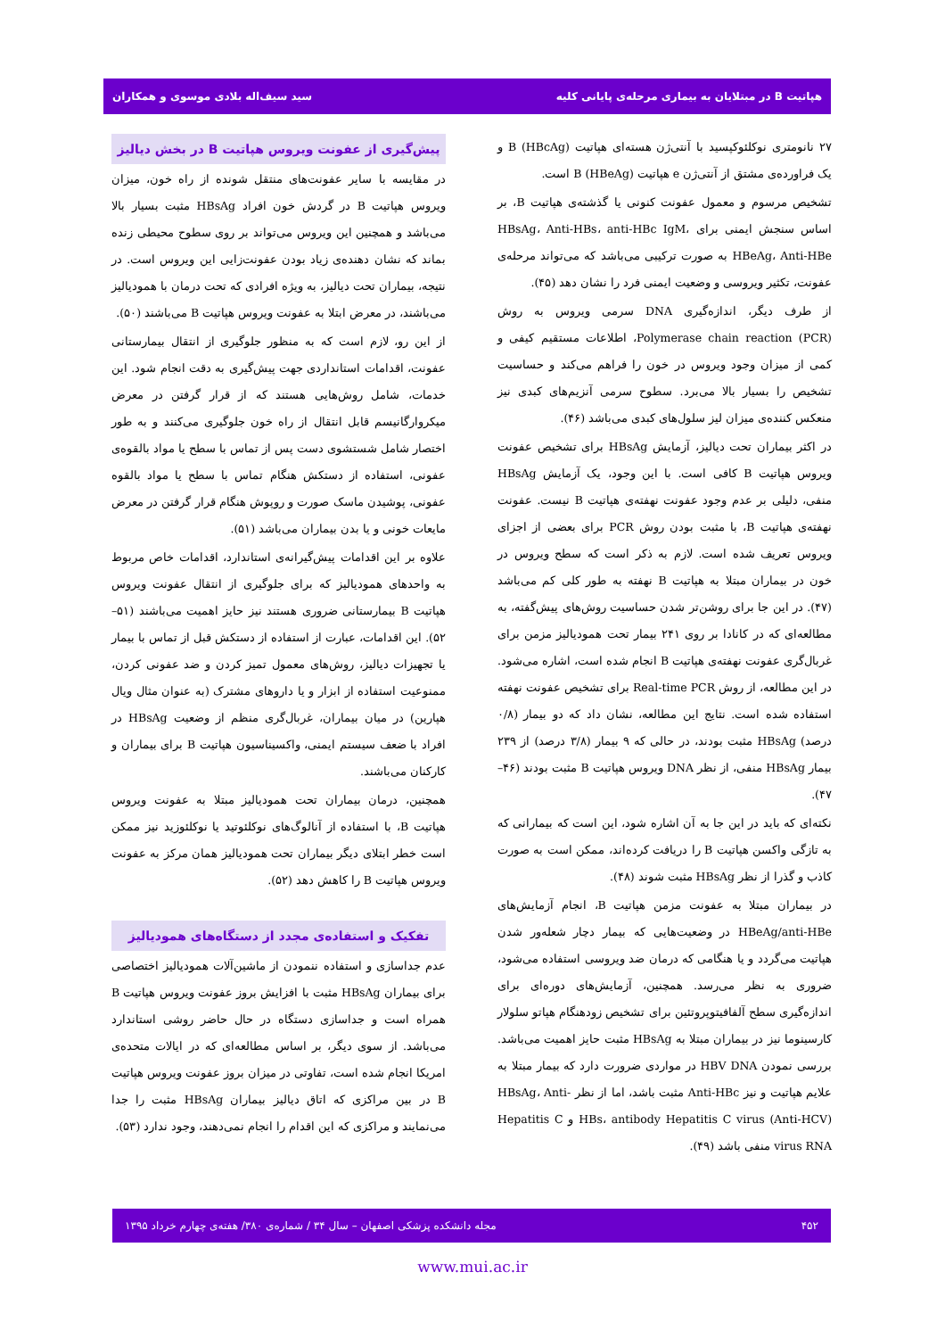هپاتیت B در مبتلایان به بیماری مرحله‌ی پایانی کلیه سید سیف‌اله بلادی موسوی و همکاران
۲۷ نانومتری نوکلئوکپسید با آنتی‌ژن هسته‌ای هپاتیت B (HBcAg) و یک فراورده‌ی مشتق از آنتی‌ژن e هپاتیت B (HBeAg) است.
تشخیص مرسوم و معمول عفونت کنونی یا گذشته‌ی هپاتیت B، بر اساس سنجش ایمنی برای HBsAg، Anti-HBs، anti-HBc IgM، HBeAg، Anti-HBe به صورت ترکیبی می‌باشد که می‌تواند مرحله‌ی عفونت، تکثیر ویروسی و وضعیت ایمنی فرد را نشان دهد (۴۵).
از طرف دیگر، اندازه‌گیری DNA سرمی ویروس به روش Polymerase chain reaction (PCR)، اطلاعات مستقیم کیفی و کمی از میزان وجود ویروس در خون را فراهم می‌کند و حساسیت تشخیص را بسیار بالا می‌برد. سطوح سرمی آنزیم‌های کبدی نیز منعکس کننده‌ی میزان لیز سلول‌های کبدی می‌باشد (۴۶).
در اکثر بیماران تحت دیالیز، آزمایش HBsAg برای تشخیص عفونت ویروس هپاتیت B کافی است. با این وجود، یک آزمایش HBsAg منفی، دلیلی بر عدم وجود عفونت نهفته‌ی هپاتیت B نیست. عفونت نهفته‌ی هپاتیت B، با مثبت بودن روش PCR برای بعضی از اجزای ویروس تعریف شده است. لازم به ذکر است که سطح ویروس در خون در بیماران مبتلا به هپاتیت B نهفته به طور کلی کم می‌باشد (۴۷). در این جا برای روشن‌تر شدن حساسیت روش‌های پیش‌گفته، به مطالعه‌ای که در کانادا بر روی ۲۴۱ بیمار تحت همودیالیز مزمن برای غربال‌گری عفونت نهفته‌ی هپاتیت B انجام شده است، اشاره می‌شود. در این مطالعه، از روش Real-time PCR برای تشخیص عفونت نهفته استفاده شده است. نتایج این مطالعه، نشان داد که دو بیمار (۰/۸ درصد) HBsAg مثبت بودند، در حالی که ۹ بیمار (۳/۸ درصد) از ۲۳۹ بیمار HBsAg منفی، از نظر DNA ویروس هپاتیت B مثبت بودند (۴۶–۴۷).
نکته‌ای که باید در این جا به آن اشاره شود، این است که بیمارانی که به تازگی واکسن هپاتیت B را دریافت کرده‌اند، ممکن است به صورت کاذب و گذرا از نظر HBsAg مثبت شوند (۴۸).
در بیماران مبتلا به عفونت مزمن هپاتیت B، انجام آزمایش‌های HBeAg/anti-HBe در وضعیت‌هایی که بیمار دچار شعله‌ور شدن هپاتیت می‌گردد و یا هنگامی که درمان ضد ویروسی استفاده می‌شود، ضروری به نظر می‌رسد. همچنین، آزمایش‌های دوره‌ای برای اندازه‌گیری سطح آلفافیتوپروتئین برای تشخیص زودهنگام هپاتو سلولار کارسینوما نیز در بیماران مبتلا به HBsAg مثبت حایز اهمیت می‌باشد. بررسی نمودن HBV DNA در مواردی ضرورت دارد که بیمار مبتلا به علایم هپاتیت و نیز Anti-HBc مثبت باشد، اما از نظر HBsAg، Anti-HBs، antibody Hepatitis C virus (Anti-HCV) و Hepatitis C virus RNA منفی باشد (۴۹).
پیش‌گیری از عفونت ویروس هپاتیت B در بخش دیالیز
در مقایسه با سایر عفونت‌های منتقل شونده از راه خون، میزان ویروس هپاتیت B در گردش خون افراد HBsAg مثبت بسیار بالا می‌باشد و همچنین این ویروس می‌تواند بر روی سطوح محیطی زنده بماند که نشان دهنده‌ی زیاد بودن عفونت‌زایی این ویروس است. در نتیجه، بیماران تحت دیالیز، به ویژه افرادی که تحت درمان با همودیالیز می‌باشند، در معرض ابتلا به عفونت ویروس هپاتیت B می‌باشند (۵۰).
از این رو، لازم است که به منظور جلوگیری از انتقال بیمارستانی عفونت، اقدامات استانداردی جهت پیش‌گیری به دقت انجام شود. این خدمات، شامل روش‌هایی هستند که از قرار گرفتن در معرض میکروارگانیسم قابل انتقال از راه خون جلوگیری می‌کنند و به طور اختصار شامل شستشوی دست پس از تماس با سطح یا مواد بالقوه‌ی عفونی، استفاده از دستکش هنگام تماس با سطح یا مواد بالقوه عفونی، پوشیدن ماسک صورت و روپوش هنگام قرار گرفتن در معرض مایعات خونی و یا بدن بیماران می‌باشد (۵۱).
علاوه بر این اقدامات پیش‌گیرانه‌ی استاندارد، اقدامات خاص مربوط به واحدهای همودیالیز که برای جلوگیری از انتقال عفونت ویروس هپاتیت B بیمارستانی ضروری هستند نیز حایز اهمیت می‌باشند (۵۱–۵۲). این اقدامات، عبارت از استفاده از دستکش قبل از تماس با بیمار یا تجهیزات دیالیز، روش‌های معمول تمیز کردن و ضد عفونی کردن، ممنوعیت استفاده از ابزار و یا داروهای مشترک (به عنوان مثال ویال هپارین) در میان بیماران، غربال‌گری منظم از وضعیت HBsAg در افراد با ضعف سیستم ایمنی، واکسیناسیون هپاتیت B برای بیماران و کارکنان می‌باشند.
همچنین، درمان بیماران تحت همودیالیز مبتلا به عفونت ویروس هپاتیت B، با استفاده از آنالوگ‌های نوکلئوتید یا نوکلئوزید نیز ممکن است خطر ابتلای دیگر بیماران تحت همودیالیز همان مرکز به عفونت ویروس هپاتیت B را کاهش دهد (۵۲).
تفکیک و استفاده‌ی مجدد از دستگاه‌های همودیالیز
عدم جداسازی و استفاده ننمودن از ماشین‌آلات همودیالیز اختصاصی برای بیماران HBsAg مثبت با افزایش بروز عفونت ویروس هپاتیت B همراه است و جداسازی دستگاه در حال حاضر روشی استاندارد می‌باشد. از سوی دیگر، بر اساس مطالعه‌ای که در ایالات متحده‌ی امریکا انجام شده است، تفاوتی در میزان بروز عفونت ویروس هپاتیت B در بین مراکزی که اتاق دیالیز بیماران HBsAg مثبت را جدا می‌نمایند و مراکزی که این اقدام را انجام نمی‌دهند، وجود ندارد (۵۳).
۴۵۲ مجله دانشکده پزشکی اصفهان – سال ۳۴ / شماره‌ی ۳۸۰/ هفته‌ی چهارم خرداد ۱۳۹۵
www.mui.ac.ir